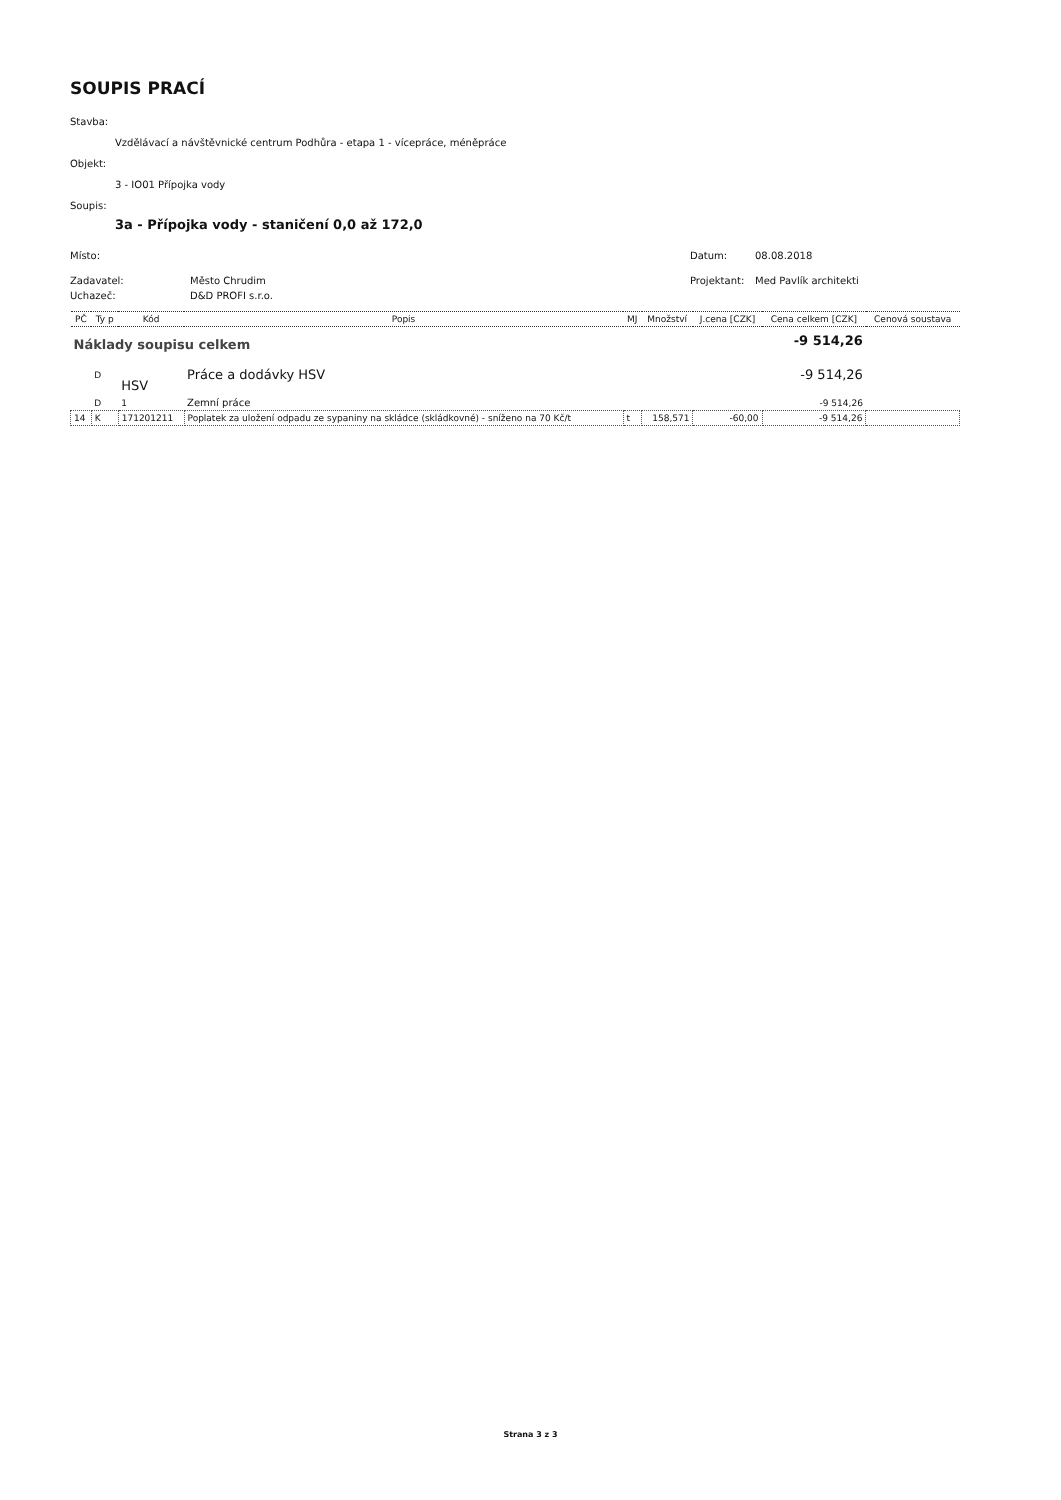SOUPIS PRACÍ
Stavba:
Vzdělávací a návštěvnické centrum Podhůra - etapa 1 - vícepráce, méněpráce
Objekt:
3 - IO01 Přípojka vody
Soupis:
3a - Přípojka vody - staničení 0,0 až 172,0
Místo: Datum: 08.08.2018
Zadavatel: Město Chrudim Projektant: Med Pavlík architekti
Uchazeč: D&D PROFI s.r.o.
| PČ | Ty p | Kód | Popis | MJ | Množství | J.cena [CZK] | Cena celkem [CZK] | Cenová soustava |
| --- | --- | --- | --- | --- | --- | --- | --- | --- |
| Náklady soupisu celkem | | | | | | | -9 514,26 | |
| | D | HSV | Práce a dodávky HSV | | | | -9 514,26 | |
| | D | 1 | Zemní práce | | | | -9 514,26 | |
| 14 | K | 171201211 | Poplatek za uložení odpadu ze sypaniny na skládce (skládkovné) - sníženo na 70 Kč/t | t | 158,571 | -60,00 | -9 514,26 | |
Strana 3 z 3